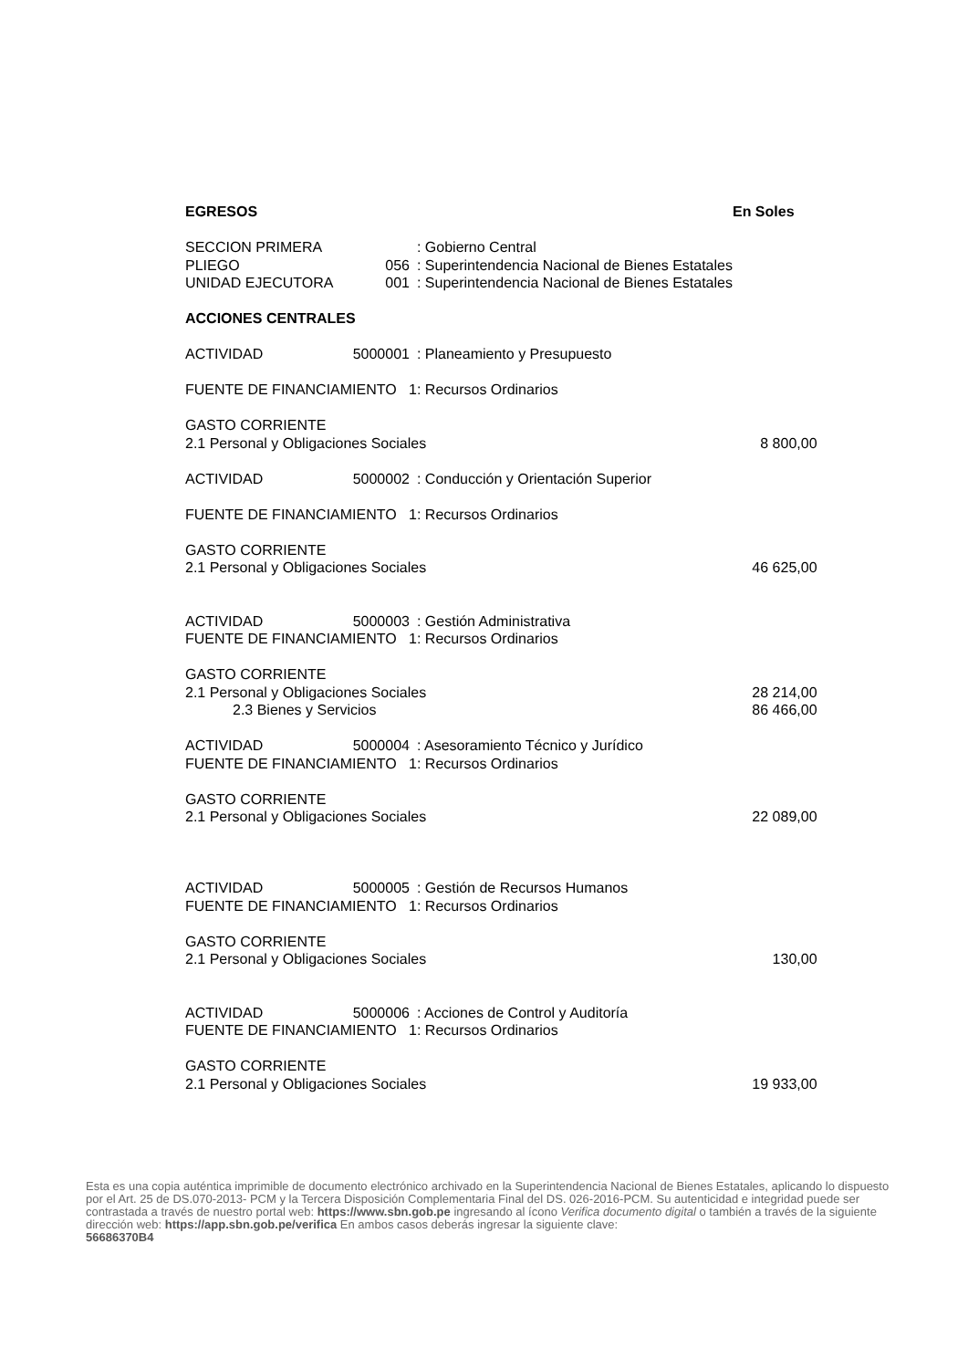| EGRESOS | | | En Soles |
| SECCION PRIMERA | | : Gobierno Central | |
| PLIEGO | 056 | : Superintendencia Nacional de Bienes Estatales | |
| UNIDAD EJECUTORA | 001 | : Superintendencia Nacional de Bienes Estatales | |
| ACCIONES CENTRALES | | | |
| ACTIVIDAD | 5000001 | : Planeamiento y Presupuesto | |
| FUENTE DE FINANCIAMIENTO 1 | | : Recursos Ordinarios | |
| GASTO CORRIENTE | | | |
| 2.1 Personal y Obligaciones Sociales | | | 8 800,00 |
| ACTIVIDAD | 5000002 | : Conducción y Orientación Superior | |
| FUENTE DE FINANCIAMIENTO 1 | | : Recursos Ordinarios | |
| GASTO CORRIENTE | | | |
| 2.1 Personal y Obligaciones Sociales | | | 46 625,00 |
| ACTIVIDAD | 5000003 | : Gestión Administrativa | |
| FUENTE DE FINANCIAMIENTO 1 | | : Recursos Ordinarios | |
| GASTO CORRIENTE | | | |
| 2.1 Personal y Obligaciones Sociales | | | 28 214,00 |
| 2.3 Bienes y Servicios | | | 86 466,00 |
| ACTIVIDAD | 5000004 | : Asesoramiento Técnico y Jurídico | |
| FUENTE DE FINANCIAMIENTO 1 | | : Recursos Ordinarios | |
| GASTO CORRIENTE | | | |
| 2.1 Personal y Obligaciones Sociales | | | 22 089,00 |
| ACTIVIDAD | 5000005 | : Gestión de Recursos Humanos | |
| FUENTE DE FINANCIAMIENTO 1 | | : Recursos Ordinarios | |
| GASTO CORRIENTE | | | |
| 2.1 Personal y Obligaciones Sociales | | | 130,00 |
| ACTIVIDAD | 5000006 | : Acciones de Control y Auditoría | |
| FUENTE DE FINANCIAMIENTO 1 | | : Recursos Ordinarios | |
| GASTO CORRIENTE | | | |
| 2.1 Personal y Obligaciones Sociales | | | 19 933,00 |
Esta es una copia auténtica imprimible de documento electrónico archivado en la Superintendencia Nacional de Bienes Estatales, aplicando lo dispuesto por el Art. 25 de DS.070-2013- PCM y la Tercera Disposición Complementaria Final del DS. 026-2016-PCM. Su autenticidad e integridad puede ser contrastada a través de nuestro portal web: https://www.sbn.gob.pe ingresando al ícono Verifica documento digital o también a través de la siguiente dirección web: https://app.sbn.gob.pe/verifica En ambos casos deberás ingresar la siguiente clave:
56686370B4